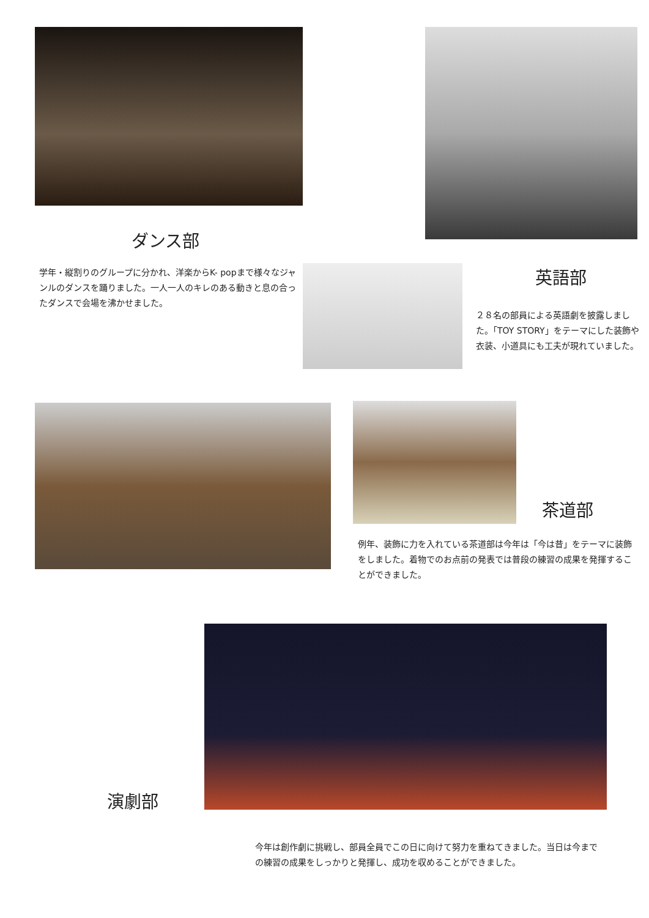ダンス部
学年・縦割りのグループに分かれ、洋楽からK- popまで様々なジャンルのダンスを踊りました。一人一人のキレのある動きと息の合ったダンスで会場を沸かせました。
英語部
２８名の部員による英語劇を披露しました。「TOY STORY」をテーマにした装飾や衣装、小道具にも工夫が現れていました。
茶道部
例年、装飾に力を入れている茶道部は今年は「今は昔」をテーマに装飾をしました。着物でのお点前の発表では普段の練習の成果を発揮することができました。
演劇部
今年は創作劇に挑戦し、部員全員でこの日に向けて努力を重ねてきました。当日は今までの練習の成果をしっかりと発揮し、成功を収めることができました。